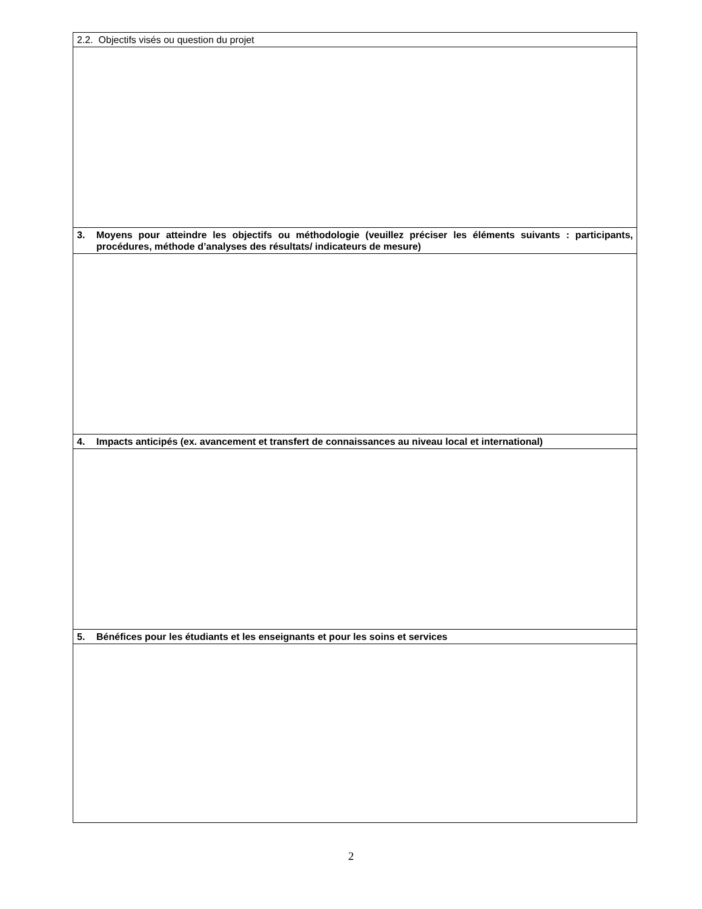| 2.2. Objectifs visés ou question du projet |
| 3. Moyens pour atteindre les objectifs ou méthodologie (veuillez préciser les éléments suivants : participants, procédures, méthode d’analyses des résultats/ indicateurs de mesure) |
| 4. Impacts anticipés (ex. avancement et transfert de connaissances au niveau local et international) |
| 5. Bénéfices pour les étudiants et les enseignants et pour les soins et services |
2